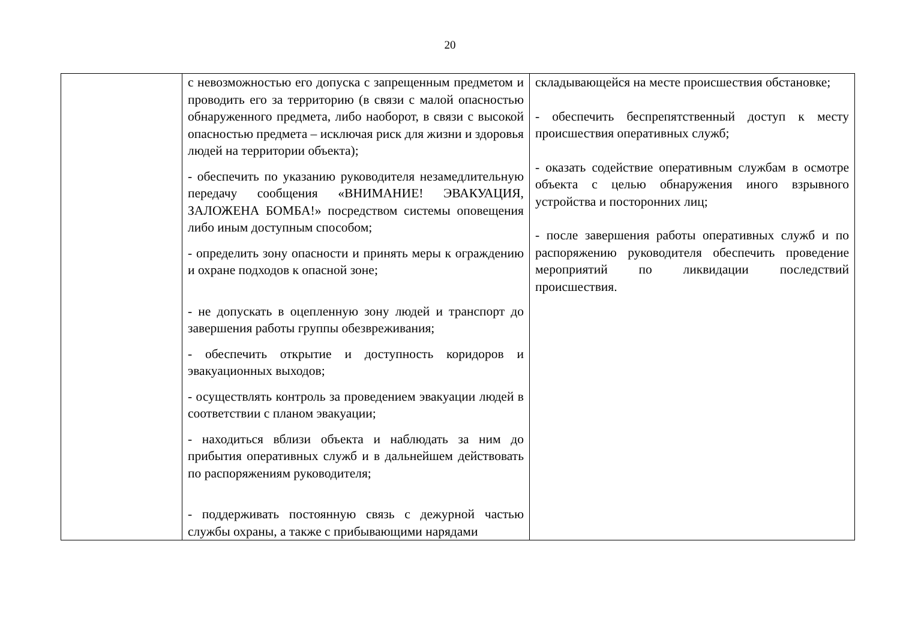20
| | с невозможностью его допуска с запрещенным предметом и проводить его за территорию (в связи с малой опасностью обнаруженного предмета, либо наоборот, в связи с высокой опасностью предмета – исключая риск для жизни и здоровья людей на территории объекта); - обеспечить по указанию руководителя незамедлительную передачу сообщения «ВНИМАНИЕ! ЭВАКУАЦИЯ, ЗАЛОЖЕНА БОМБА!» посредством системы оповещения либо иным доступным способом; - определить зону опасности и принять меры к ограждению и охране подходов к опасной зоне; - не допускать в оцепленную зону людей и транспорт до завершения работы группы обезвреживания; - обеспечить открытие и доступность коридоров и эвакуационных выходов; - осуществлять контроль за проведением эвакуации людей в соответствии с планом эвакуации; - находиться вблизи объекта и наблюдать за ним до прибытия оперативных служб и в дальнейшем действовать по распоряжениям руководителя; - поддерживать постоянную связь с дежурной частью службы охраны, а также с прибывающими нарядами | складывающейся на месте происшествия обстановке; - обеспечить беспрепятственный доступ к месту происшествия оперативных служб; - оказать содействие оперативным службам в осмотре объекта с целью обнаружения иного взрывного устройства и посторонних лиц; - после завершения работы оперативных служб и по распоряжению руководителя обеспечить проведение мероприятий по ликвидации последствий происшествия. |